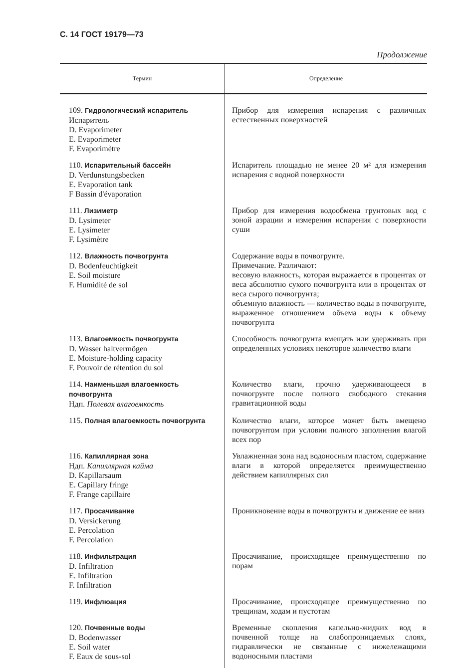С. 14 ГОСТ 19179—73
Продолжение
| Термин | Определение |
| --- | --- |
| 109. Гидрологический испаритель Испаритель D. Evaporimeter E. Evaporimeter F. Evaporimètre | Прибор для измерения испарения с различных естественных поверхностей |
| 110. Испарительный бассейн D. Verdunstungsbecken E. Evaporation tank F Bassin d'évaporation | Испаритель площадью не менее 20 м² для измерения испарения с водной поверхности |
| 111. Лизиметр D. Lysimeter E. Lysimeter F. Lysimètre | Прибор для измерения водообмена грунтовых вод с зоной аэрации и измерения испарения с поверхности суши |
| 112. Влажность почвогрунта D. Bodenfeuchtigkeit E. Soil moisture F. Humidité de sol | Содержание воды в почвогрунте. Примечание. Различают: весовую влажность, которая выражается в процентах от веса абсолютно сухого почвогрунта или в процентах от веса сырого почвогрунта; объемную влажность — количество воды в почвогрунте, выраженное отношением объема воды к объему почвогрунта |
| 113. Влагоемкость почвогрунта D. Wasser haltvermögen E. Moisture-holding capacity F. Pouvoir de rétention du sol | Способность почвогрунта вмещать или удерживать при определенных условиях некоторое количество влаги |
| 114. Наименьшая влагоемкость почвогрунта Ндп. Полевая влагоемкость | Количество влаги, прочно удерживающееся в почвогрунте после полного свободного стекания гравитационной воды |
| 115. Полная влагоемкость почвогрунта | Количество влаги, которое может быть вмещено почвогрунтом при условии полного заполнения влагой всех пор |
| 116. Капиллярная зона Ндп. Капиллярная кайма D. Kapillarsaum E. Capillary fringe F. Frange capillaire | Увлажненная зона над водоносным пластом, содержание влаги в которой определяется преимущественно действием капиллярных сил |
| 117. Просачивание D. Versickerung E. Percolation F. Percolation | Проникновение воды в почвогрунты и движение ее вниз |
| 118. Инфильтрация D. Infiltration E. Infiltration F. Infiltration | Просачивание, происходящее преимущественно по порам |
| 119. Инфлюация | Просачивание, происходящее преимущественно по трещинам, ходам и пустотам |
| 120. Почвенные воды D. Bodenwasser E. Soil water F. Eaux de sous-sol | Временные скопления капельно-жидких вод в почвенной толще на слабопроницаемых слоях, гидравлически не связанные с нижележащими водоносными пластами |